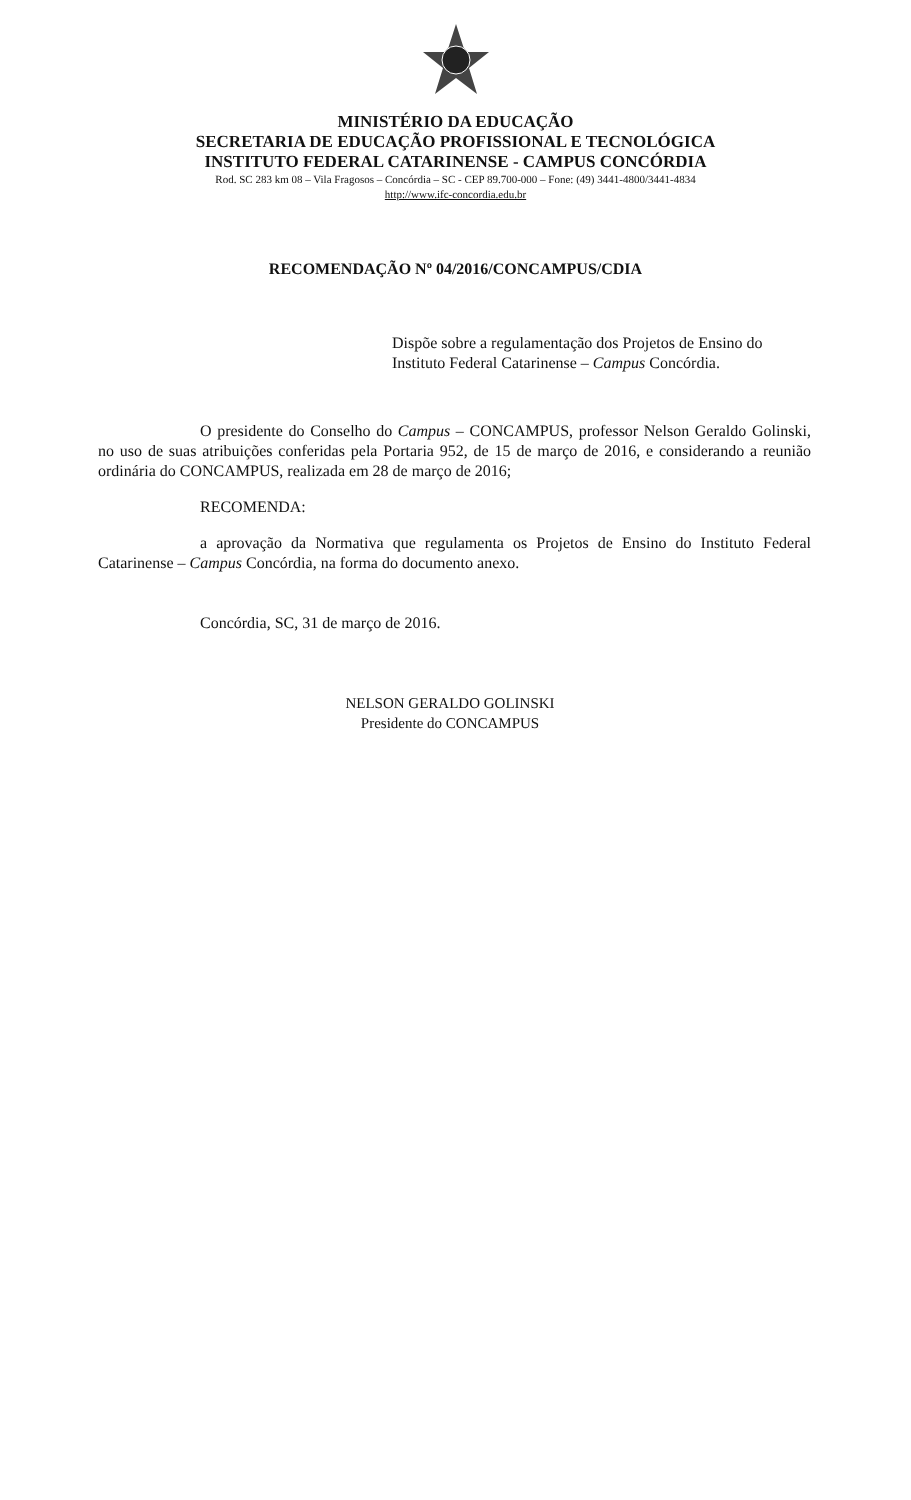MINISTÉRIO DA EDUCAÇÃO
SECRETARIA DE EDUCAÇÃO PROFISSIONAL E TECNOLÓGICA
INSTITUTO FEDERAL CATARINENSE - CAMPUS CONCÓRDIA
Rod. SC 283 km 08 – Vila Fragosos – Concórdia – SC - CEP 89.700-000 – Fone: (49) 3441-4800/3441-4834
http://www.ifc-concordia.edu.br
RECOMENDAÇÃO Nº 04/2016/CONCAMPUS/CDIA
Dispõe sobre a regulamentação dos Projetos de Ensino do Instituto Federal Catarinense – Campus Concórdia.
O presidente do Conselho do Campus – CONCAMPUS, professor Nelson Geraldo Golinski, no uso de suas atribuições conferidas pela Portaria 952, de 15 de março de 2016, e considerando a reunião ordinária do CONCAMPUS, realizada em 28 de março de 2016;
RECOMENDA:
a aprovação da Normativa que regulamenta os Projetos de Ensino do Instituto Federal Catarinense – Campus Concórdia, na forma do documento anexo.
Concórdia, SC, 31 de março de 2016.
NELSON GERALDO GOLINSKI
Presidente do CONCAMPUS